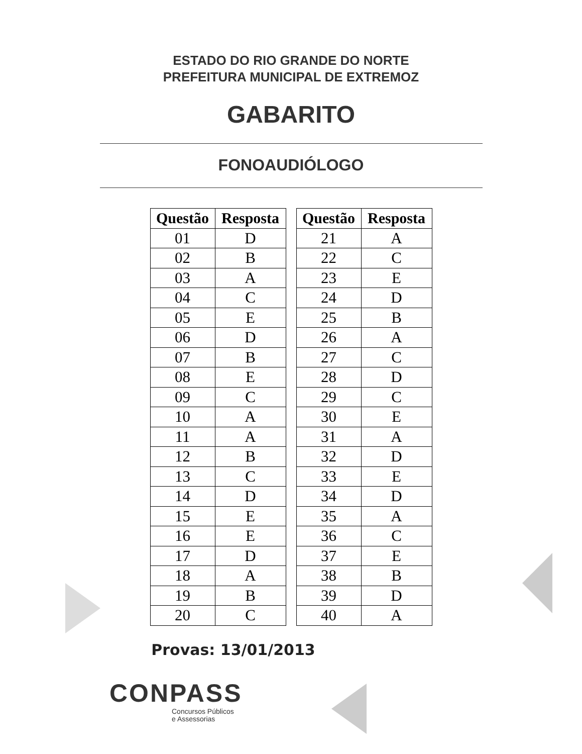ESTADO DO RIO GRANDE DO NORTE
PREFEITURA MUNICIPAL DE EXTREMOZ
GABARITO
FONOAUDIÓLOGO
| Questão | Resposta |
| --- | --- |
| 01 | D |
| 02 | B |
| 03 | A |
| 04 | C |
| 05 | E |
| 06 | D |
| 07 | B |
| 08 | E |
| 09 | C |
| 10 | A |
| 11 | A |
| 12 | B |
| 13 | C |
| 14 | D |
| 15 | E |
| 16 | E |
| 17 | D |
| 18 | A |
| 19 | B |
| 20 | C |
| Questão | Resposta |
| --- | --- |
| 21 | A |
| 22 | C |
| 23 | E |
| 24 | D |
| 25 | B |
| 26 | A |
| 27 | C |
| 28 | D |
| 29 | C |
| 30 | E |
| 31 | A |
| 32 | D |
| 33 | E |
| 34 | D |
| 35 | A |
| 36 | C |
| 37 | E |
| 38 | B |
| 39 | D |
| 40 | A |
Provas: 13/01/2013
CONPASS
Concursos Públicos
e Assessorias